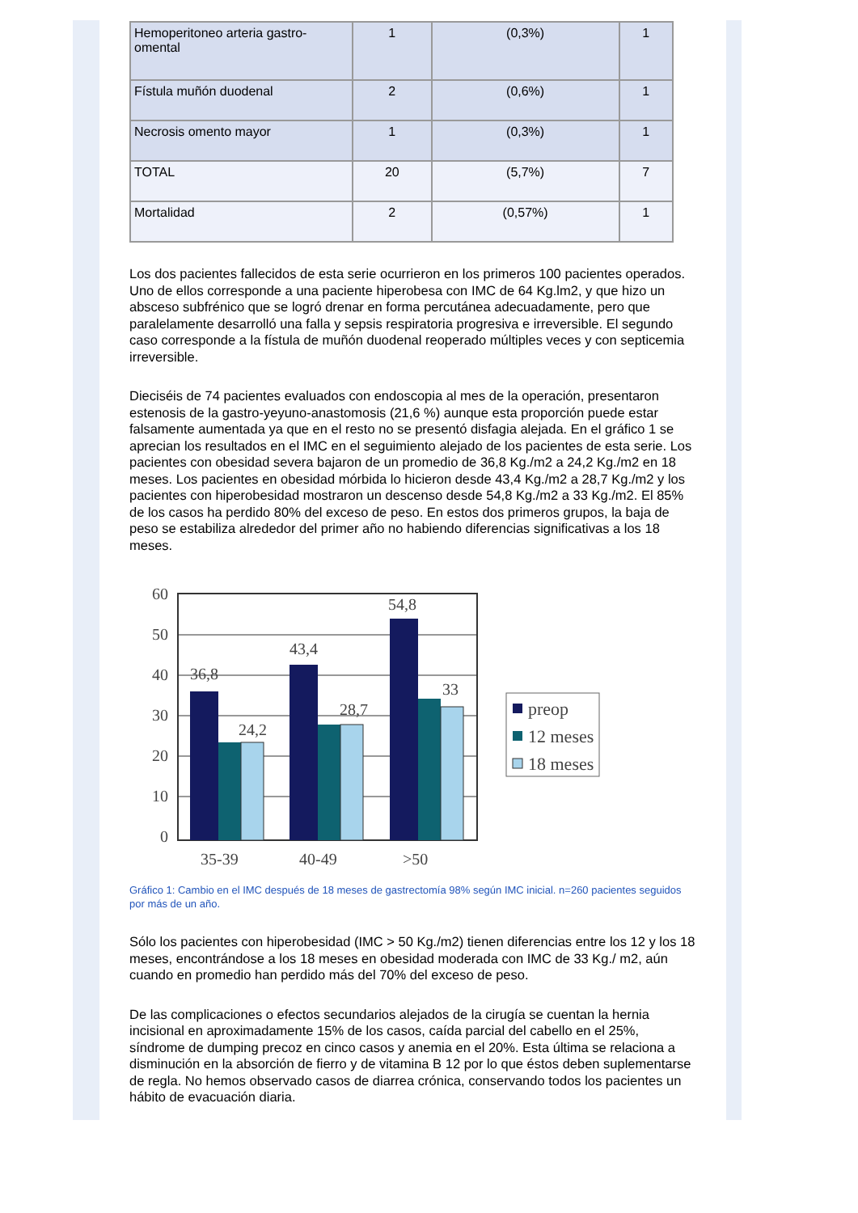| Hemoperitoneo arteria gastro-omental | 1 | (0,3%) | 1 |
| Fístula muñón duodenal | 2 | (0,6%) | 1 |
| Necrosis omento mayor | 1 | (0,3%) | 1 |
| TOTAL | 20 | (5,7%) | 7 |
| Mortalidad | 2 | (0,57%) | 1 |
Los dos pacientes fallecidos de esta serie ocurrieron en los primeros 100 pacientes operados. Uno de ellos corresponde a una paciente hiperobesa con IMC de 64 Kg.lm2, y que hizo un absceso subfrénico que se logró drenar en forma percutánea adecuadamente, pero que paralelamente desarrolló una falla y sepsis respiratoria progresiva e irreversible. El segundo caso corresponde a la fístula de muñón duodenal reoperado múltiples veces y con septicemia irreversible.
Dieciséis de 74 pacientes evaluados con endoscopia al mes de la operación, presentaron estenosis de la gastro-yeyuno-anastomosis (21,6 %) aunque esta proporción puede estar falsamente aumentada ya que en el resto no se presentó disfagia alejada. En el gráfico 1 se aprecian los resultados en el IMC en el seguimiento alejado de los pacientes de esta serie. Los pacientes con obesidad severa bajaron de un promedio de 36,8 Kg./m2 a 24,2 Kg./m2 en 18 meses. Los pacientes en obesidad mórbida lo hicieron desde 43,4 Kg./m2 a 28,7 Kg./m2 y los pacientes con hiperobesidad mostraron un descenso desde 54,8 Kg./m2 a 33 Kg./m2. El 85% de los casos ha perdido 80% del exceso de peso. En estos dos primeros grupos, la baja de peso se estabiliza alrededor del primer año no habiendo diferencias significativas a los 18 meses.
60
50
40
30
20
10
0
36,8
24,2
43,4
28,7
54,8
33
35-39
40-49
>50
preop
12 meses
18 meses
Gráfico 1: Cambio en el IMC después de 18 meses de gastrectomía 98% según IMC inicial. n=260 pacientes seguidos por más de un año.
Sólo los pacientes con hiperobesidad (IMC > 50 Kg./m2) tienen diferencias entre los 12 y los 18 meses, encontrándose a los 18 meses en obesidad moderada con IMC de 33 Kg./ m2, aún cuando en promedio han perdido más del 70% del exceso de peso.
De las complicaciones o efectos secundarios alejados de la cirugía se cuentan la hernia incisional en aproximadamente 15% de los casos, caída parcial del cabello en el 25%, síndrome de dumping precoz en cinco casos y anemia en el 20%. Esta última se relaciona a disminución en la absorción de fierro y de vitamina B 12 por lo que éstos deben suplementarse de regla. No hemos observado casos de diarrea crónica, conservando todos los pacientes un hábito de evacuación diaria.